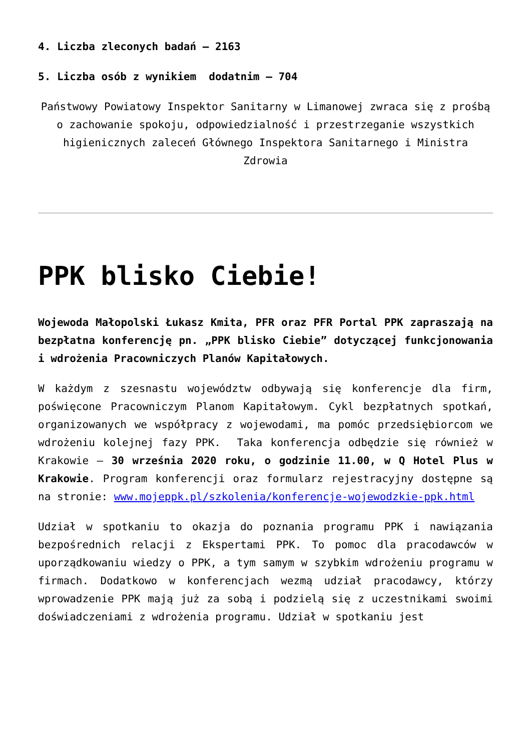4. Liczba zleconych badań – 2163
5. Liczba osób z wynikiem dodatnim – 704
Państwowy Powiatowy Inspektor Sanitarny w Limanowej zwraca się z prośbą o zachowanie spokoju, odpowiedzialność i przestrzeganie wszystkich higienicznych zaleceń Głównego Inspektora Sanitarnego i Ministra Zdrowia
PPK blisko Ciebie!
Wojewoda Małopolski Łukasz Kmita, PFR oraz PFR Portal PPK zapraszają na bezpłatna konferencję pn. „PPK blisko Ciebie” dotyczącej funkcjonowania i wdrożenia Pracowniczych Planów Kapitałowych.
W każdym z szesnastu województw odbywają się konferencje dla firm, poświęcone Pracowniczym Planom Kapitałowym. Cykl bezpłatnych spotkań, organizowanych we współpracy z wojewodami, ma pomóc przedsiębiorcom we wdrożeniu kolejnej fazy PPK. Taka konferencja odbędzie się również w Krakowie – 30 września 2020 roku, o godzinie 11.00, w Q Hotel Plus w Krakowie. Program konferencji oraz formularz rejestracyjny dostępne są na stronie: www.mojeppk.pl/szkolenia/konferencje-wojewodzkie-ppk.html
Udział w spotkaniu to okazja do poznania programu PPK i nawiązania bezpośrednich relacji z Ekspertami PPK. To pomoc dla pracodawców w uporządkowaniu wiedzy o PPK, a tym samym w szybkim wdrożeniu programu w firmach. Dodatkowo w konferencjach wezmą udział pracodawcy, którzy wprowadzenie PPK mają już za sobą i podzielą się z uczestnikami swoimi doświadczeniami z wdrożenia programu. Udział w spotkaniu jest